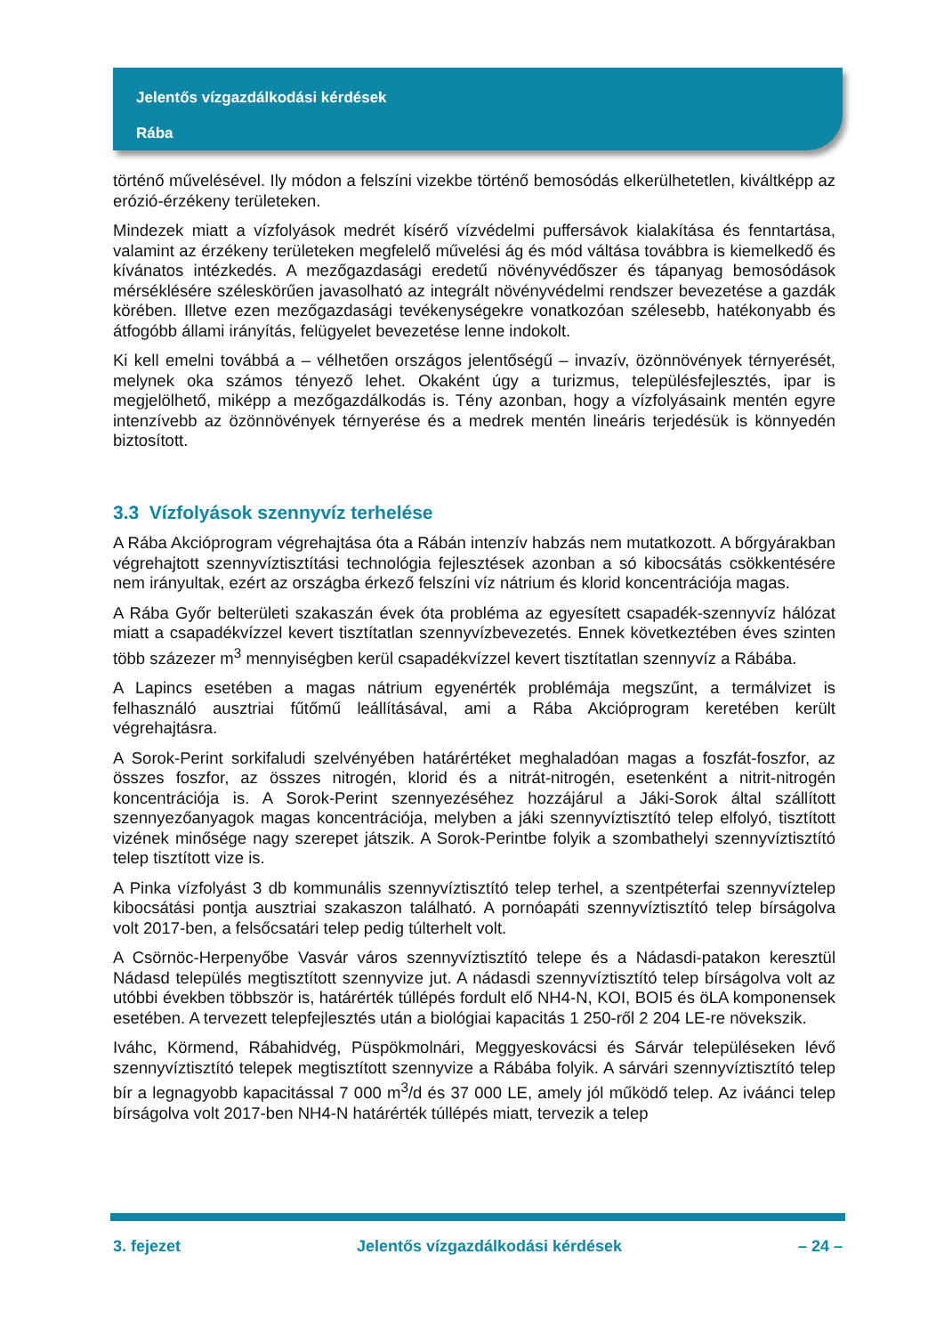Jelentős vízgazdálkodási kérdések
Rába
történő művelésével. Ily módon a felszíni vizekbe történő bemosódás elkerülhetetlen, kiváltképp az erózió-érzékeny területeken.
Mindezek miatt a vízfolyások medrét kísérő vízvédelmi puffersávok kialakítása és fenntartása, valamint az érzékeny területeken megfelelő művelési ág és mód váltása továbbra is kiemelkedő és kívánatos intézkedés. A mezőgazdasági eredetű növényvédőszer és tápanyag bemosódások mérséklésére széleskörűen javasolható az integrált növényvédelmi rendszer bevezetése a gazdák körében. Illetve ezen mezőgazdasági tevékenységekre vonatkozóan szélesebb, hatékonyabb és átfogóbb állami irányítás, felügyelet bevezetése lenne indokolt.
Ki kell emelni továbbá a – vélhetően országos jelentőségű – invazív, özönnövények térnyerését, melynek oka számos tényező lehet. Okaként úgy a turizmus, településfejlesztés, ipar is megjelölhető, miképp a mezőgazdálkodás is. Tény azonban, hogy a vízfolyásaink mentén egyre intenzívebb az özönnövények térnyerése és a medrek mentén lineáris terjedésük is könnyedén biztosított.
3.3 Vízfolyások szennyvíz terhelése
A Rába Akcióprogram végrehajtása óta a Rábán intenzív habzás nem mutatkozott. A bőrgyárakban végrehajtott szennyvíztisztítási technológia fejlesztések azonban a só kibocsátás csökkentésére nem irányultak, ezért az országba érkező felszíni víz nátrium és klorid koncentrációja magas.
A Rába Győr belterületi szakaszán évek óta probléma az egyesített csapadék-szennyvíz hálózat miatt a csapadékvízzel kevert tisztítatlan szennyvízbevezetés. Ennek következtében éves szinten több százezer m<sup>3</sup> mennyiségben kerül csapadékvízzel kevert tisztítatlan szennyvíz a Rábába.
A Lapincs esetében a magas nátrium egyenérték problémája megszűnt, a termálvizet is felhasználó ausztriai fűtőmű leállításával, ami a Rába Akcióprogram keretében került végrehajtásra.
A Sorok-Perint sorkifaludi szelvényében határértéket meghaladóan magas a foszfát-foszfor, az összes foszfor, az összes nitrogén, klorid és a nitrát-nitrogén, esetenként a nitrit-nitrogén koncentrációja is. A Sorok-Perint szennyezéséhez hozzájárul a Jáki-Sorok által szállított szennyezőanyagok magas koncentrációja, melyben a jáki szennyvíztisztító telep elfolyó, tisztított vizének minősége nagy szerepet játszik. A Sorok-Perintbe folyik a szombathelyi szennyvíztisztító telep tisztított vize is.
A Pinka vízfolyást 3 db kommunális szennyvíztisztító telep terhel, a szentpéterfai szennyvíztelep kibocsátási pontja ausztriai szakaszon található. A pornóapáti szennyvíztisztító telep bírságolva volt 2017-ben, a felsőcsatári telep pedig túlterhelt volt.
A Csörnöc-Herpenyőbe Vasvár város szennyvíztisztító telepe és a Nádasdi-patakon keresztül Nádasd település megtisztított szennyvize jut. A nádasdi szennyvíztisztító telep bírságolva volt az utóbbi években többször is, határérték túllépés fordult elő NH4-N, KOI, BOI5 és öLA komponensek esetében. A tervezett telepfejlesztés után a biológiai kapacitás 1 250-ről 2 204 LE-re növekszik.
Iváhc, Körmend, Rábahidvég, Püspökmolnári, Meggyeskovácsi és Sárvár településeken lévő szennyvíztisztító telepek megtisztított szennyvize a Rábába folyik. A sárvári szennyvíztisztító telep bír a legnagyobb kapacitással 7 000 m<sup>3</sup>/d és 37 000 LE, amely jól működő telep. Az iváánci telep bírságolva volt 2017-ben NH4-N határérték túllépés miatt, tervezik a telep
3. fejezet Jelentős vízgazdálkodási kérdések – 24 –